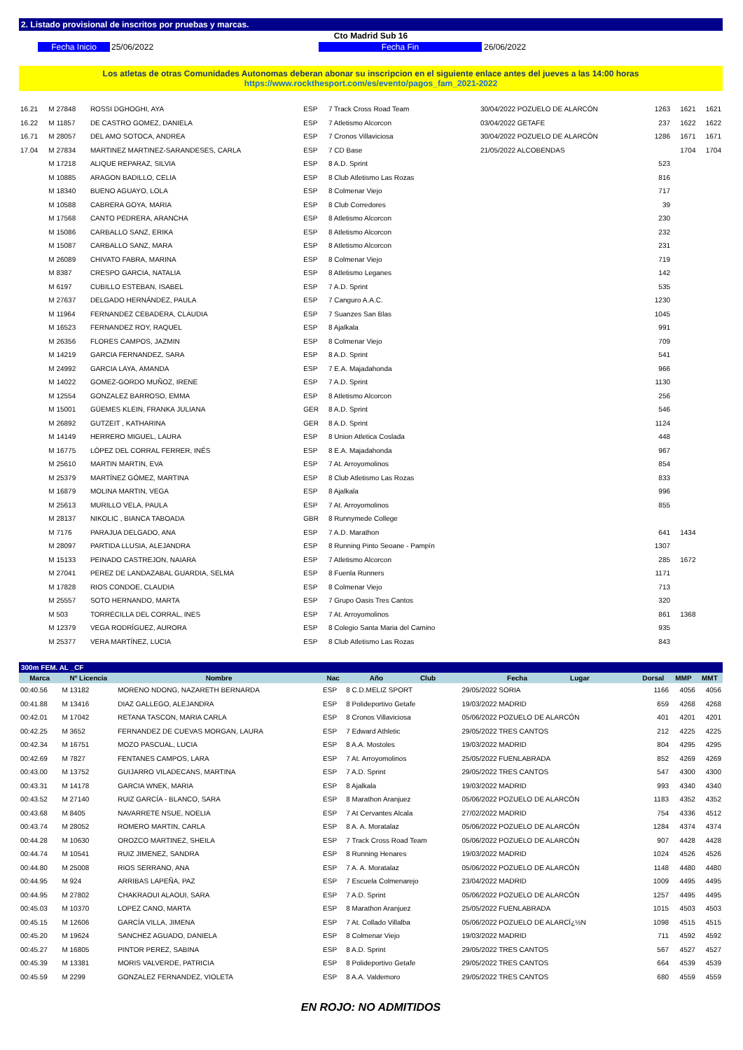2. Listado provisional de inscritos por pruebas y marcas.
Cto Madrid Sub 16
Fecha Inicio 25/06/2022 Fecha Fin 26/06/2022
Los atletas de otras Comunidades Autonomas deberan abonar su inscripcion en el siguiente enlace antes del jueves a las 14:00 horas
https://www.rockthesport.com/es/evento/pagos_fam_2021-2022
| 16.21 | M 27848 | ROSSI DGHOGHI, AYA | ESP | 7 Track Cross Road Team | 30/04/2022 POZUELO DE ALARCÓN | 1263 | 1621 | 1621 |
| 16.22 | M 11857 | DE CASTRO GOMEZ, DANIELA | ESP | 7 Atletismo Alcorcon | 03/04/2022 GETAFE | 237 | 1622 | 1622 |
| 16.71 | M 28057 | DEL AMO SOTOCA, ANDREA | ESP | 7 Cronos Villaviciosa | 30/04/2022 POZUELO DE ALARCÓN | 1286 | 1671 | 1671 |
| 17.04 | M 27834 | MARTINEZ MARTINEZ-SARANDESES, CARLA | ESP | 7 CD Base | 21/05/2022 ALCOBENDAS | | 1704 | 1704 |
| | M 17218 | ALIQUE REPARAZ, SILVIA | ESP | 8 A.D. Sprint | | 523 | | |
| | M 10885 | ARAGON BADILLO, CELIA | ESP | 8 Club Atletismo Las Rozas | | 816 | | |
| | M 18340 | BUENO AGUAYO, LOLA | ESP | 8 Colmenar Viejo | | 717 | | |
| | M 10588 | CABRERA GOYA, MARIA | ESP | 8 Club Corredores | | 39 | | |
| | M 17568 | CANTO PEDRERA, ARANCHA | ESP | 8 Atletismo Alcorcon | | 230 | | |
| | M 15086 | CARBALLO SANZ, ERIKA | ESP | 8 Atletismo Alcorcon | | 232 | | |
| | M 15087 | CARBALLO SANZ, MARA | ESP | 8 Atletismo Alcorcon | | 231 | | |
| | M 26089 | CHIVATO FABRA, MARINA | ESP | 8 Colmenar Viejo | | 719 | | |
| | M 8387 | CRESPO GARCIA, NATALIA | ESP | 8 Atletismo Leganes | | 142 | | |
| | M 6197 | CUBILLO ESTEBAN, ISABEL | ESP | 7 A.D. Sprint | | 535 | | |
| | M 27637 | DELGADO HERNÁNDEZ, PAULA | ESP | 7 Canguro A.A.C. | | 1230 | | |
| | M 11964 | FERNANDEZ CEBADERA, CLAUDIA | ESP | 7 Suanzes San Blas | | 1045 | | |
| | M 16523 | FERNANDEZ ROY, RAQUEL | ESP | 8 Ajalkala | | 991 | | |
| | M 26356 | FLORES CAMPOS, JAZMIN | ESP | 8 Colmenar Viejo | | 709 | | |
| | M 14219 | GARCIA FERNANDEZ, SARA | ESP | 8 A.D. Sprint | | 541 | | |
| | M 24992 | GARCIA LAYA, AMANDA | ESP | 7 E.A. Majadahonda | | 966 | | |
| | M 14022 | GOMEZ-GORDO MUÑOZ, IRENE | ESP | 7 A.D. Sprint | | 1130 | | |
| | M 12554 | GONZALEZ BARROSO, EMMA | ESP | 8 Atletismo Alcorcon | | 256 | | |
| | M 15001 | GÜEMES KLEIN, FRANKA JULIANA | GER | 8 A.D. Sprint | | 546 | | |
| | M 26892 | GUTZEIT , KATHARINA | GER | 8 A.D. Sprint | | 1124 | | |
| | M 14149 | HERRERO MIGUEL, LAURA | ESP | 8 Union Atletica Coslada | | 448 | | |
| | M 16775 | LÓPEZ DEL CORRAL FERRER, INÉS | ESP | 8 E.A. Majadahonda | | 967 | | |
| | M 25610 | MARTIN MARTIN, EVA | ESP | 7 At. Arroyomolinos | | 854 | | |
| | M 25379 | MARTÍNEZ GÓMEZ, MARTINA | ESP | 8 Club Atletismo Las Rozas | | 833 | | |
| | M 16879 | MOLINA MARTIN, VEGA | ESP | 8 Ajalkala | | 996 | | |
| | M 25613 | MURILLO VELA, PAULA | ESP | 7 At. Arroyomolinos | | 855 | | |
| | M 28137 | NIKOLIC , BIANCA TABOADA | GBR | 8 Runnymede College | | | | |
| | M 7176 | PARAJUA DELGADO, ANA | ESP | 7 A.D. Marathon | | 641 | 1434 | |
| | M 28097 | PARTIDA LLUSIA, ALEJANDRA | ESP | 8 Running Pinto Seoane - Pampín | | 1307 | | |
| | M 15133 | PEINADO CASTREJON, NAIARA | ESP | 7 Atletismo Alcorcon | | 285 | 1672 | |
| | M 27041 | PEREZ DE LANDAZABAL GUARDIA, SELMA | ESP | 8 Fuenla Runners | | 1171 | | |
| | M 17828 | RIOS CONDOE, CLAUDIA | ESP | 8 Colmenar Viejo | | 713 | | |
| | M 25557 | SOTO HERNANDO, MARTA | ESP | 7 Grupo Oasis Tres Cantos | | 320 | | |
| | M 503 | TORRECILLA DEL CORRAL, INES | ESP | 7 At. Arroyomolinos | | 861 | 1368 | |
| | M 12379 | VEGA RODRÍGUEZ, AURORA | ESP | 8 Colegio Santa Maria del Camino | | 935 | | |
| | M 25377 | VERA MARTÍNEZ, LUCIA | ESP | 8 Club Atletismo Las Rozas | | 843 | | |
300m FEM. AL _CF
| Marca | Nº Licencia | Nombre | Nac | Año Club | Fecha Lugar | Dorsal | MMP | MMT |
| --- | --- | --- | --- | --- | --- | --- | --- | --- |
| 00:40.56 | M 13182 | MORENO NDONG, NAZARETH BERNARDA | ESP | 8 C.D.MELIZ SPORT | 29/05/2022 SORIA | 1166 | 4056 | 4056 |
| 00:41.88 | M 13416 | DIAZ GALLEGO, ALEJANDRA | ESP | 8 Polideportivo Getafe | 19/03/2022 MADRID | 659 | 4268 | 4268 |
| 00:42.01 | M 17042 | RETANA TASCON, MARIA CARLA | ESP | 8 Cronos Villaviciosa | 05/06/2022 POZUELO DE ALARCÓN | 401 | 4201 | 4201 |
| 00:42.25 | M 3652 | FERNANDEZ DE CUEVAS MORGAN, LAURA | ESP | 7 Edward Athletic | 29/05/2022 TRES CANTOS | 212 | 4225 | 4225 |
| 00:42.34 | M 16751 | MOZO PASCUAL, LUCIA | ESP | 8 A.A. Mostoles | 19/03/2022 MADRID | 804 | 4295 | 4295 |
| 00:42.69 | M 7827 | FENTANES CAMPOS, LARA | ESP | 7 At. Arroyomolinos | 25/05/2022 FUENLABRADA | 852 | 4269 | 4269 |
| 00:43.00 | M 13752 | GUIJARRO VILADECANS, MARTINA | ESP | 7 A.D. Sprint | 29/05/2022 TRES CANTOS | 547 | 4300 | 4300 |
| 00:43.31 | M 14178 | GARCIA WNEK, MARIA | ESP | 8 Ajalkala | 19/03/2022 MADRID | 993 | 4340 | 4340 |
| 00:43.52 | M 27140 | RUIZ GARCÍA - BLANCO, SARA | ESP | 8 Marathon Aranjuez | 05/06/2022 POZUELO DE ALARCÓN | 1183 | 4352 | 4352 |
| 00:43.68 | M 8405 | NAVARRETE NSUE, NOELIA | ESP | 7 At Cervantes Alcala | 27/02/2022 MADRID | 754 | 4336 | 4512 |
| 00:43.74 | M 28052 | ROMERO MARTIN, CARLA | ESP | 8 A. A. Moratalaz | 05/06/2022 POZUELO DE ALARCÓN | 1284 | 4374 | 4374 |
| 00:44.28 | M 10630 | OROZCO MARTINEZ, SHEILA | ESP | 7 Track Cross Road Team | 05/06/2022 POZUELO DE ALARCÓN | 907 | 4428 | 4428 |
| 00:44.74 | M 10541 | RUIZ JIMENEZ, SANDRA | ESP | 8 Running Henares | 19/03/2022 MADRID | 1024 | 4526 | 4526 |
| 00:44.80 | M 25008 | RIOS SERRANO, ANA | ESP | 7 A. A. Moratalaz | 05/06/2022 POZUELO DE ALARCÓN | 1148 | 4480 | 4480 |
| 00:44.95 | M 924 | ARRIBAS LAPEÑA, PAZ | ESP | 7 Escuela Colmenarejo | 23/04/2022 MADRID | 1009 | 4495 | 4495 |
| 00:44.95 | M 27802 | CHAKRAOUI ALAOUI, SARA | ESP | 7 A.D. Sprint | 05/06/2022 POZUELO DE ALARCÓN | 1257 | 4495 | 4495 |
| 00:45.03 | M 10370 | LOPEZ CANO, MARTA | ESP | 8 Marathon Aranjuez | 25/05/2022 FUENLABRADA | 1015 | 4503 | 4503 |
| 00:45.15 | M 12606 | GARCÍA VILLA, JIMENA | ESP | 7 At. Collado Villalba | 05/06/2022 POZUELO DE ALARCÏ¿½N | 1098 | 4515 | 4515 |
| 00:45.20 | M 19624 | SANCHEZ AGUADO, DANIELA | ESP | 8 Colmenar Viejo | 19/03/2022 MADRID | 711 | 4592 | 4592 |
| 00:45.27 | M 16805 | PINTOR PEREZ, SABINA | ESP | 8 A.D. Sprint | 29/05/2022 TRES CANTOS | 567 | 4527 | 4527 |
| 00:45.39 | M 13381 | MORIS VALVERDE, PATRICIA | ESP | 8 Polideportivo Getafe | 29/05/2022 TRES CANTOS | 664 | 4539 | 4539 |
| 00:45.59 | M 2299 | GONZALEZ FERNANDEZ, VIOLETA | ESP | 8 A.A. Valdemoro | 29/05/2022 TRES CANTOS | 680 | 4559 | 4559 |
EN ROJO: NO ADMITIDOS